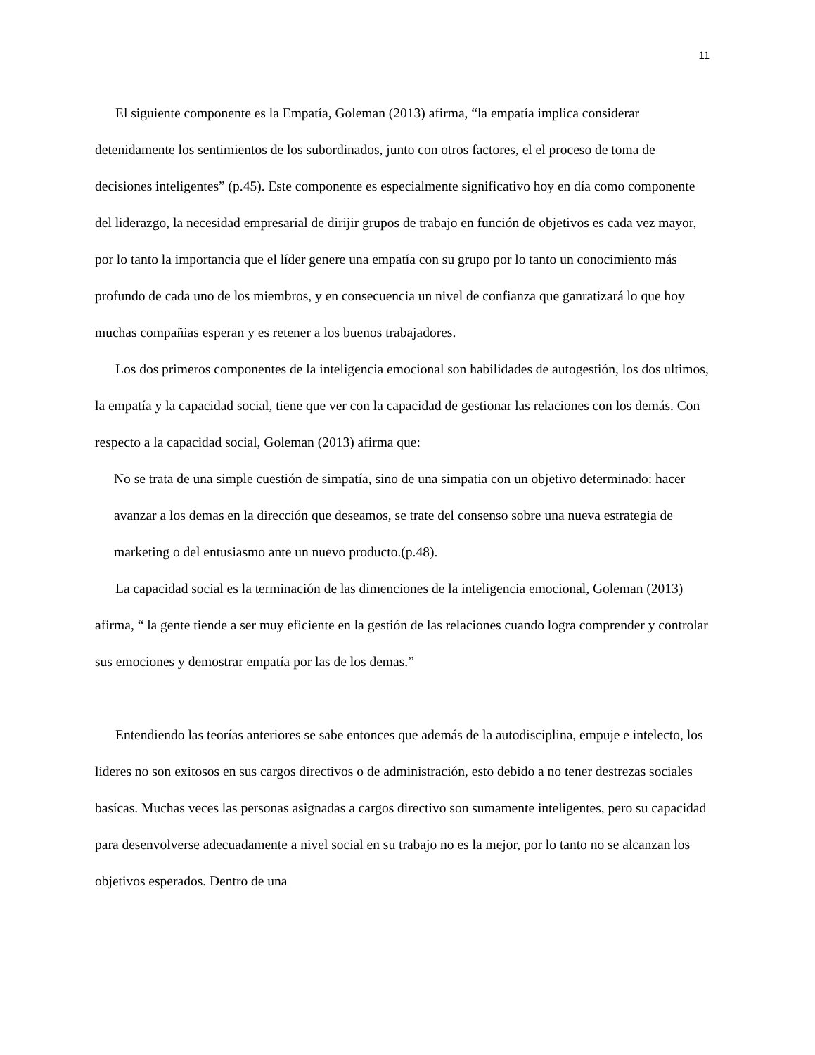11
El siguiente componente es la Empatía, Goleman (2013) afirma, “la empatía implica considerar detenidamente los sentimientos de los subordinados, junto con otros factores, el el proceso de toma de decisiones inteligentes” (p.45). Este componente es especialmente significativo hoy en día como componente del liderazgo, la necesidad empresarial de dirijir grupos de trabajo en función de objetivos es cada vez mayor, por lo tanto la importancia que el líder genere una empatía con su grupo por lo tanto un conocimiento más profundo de cada uno de los miembros, y en consecuencia un nivel de confianza que ganratizará lo que hoy muchas compañias esperan y es retener a los buenos trabajadores.
Los dos primeros componentes de la inteligencia emocional son habilidades de autogestión, los dos ultimos, la empatía y la capacidad social, tiene que ver con la capacidad de gestionar las relaciones con los demás. Con respecto a la capacidad social, Goleman (2013) afirma que:
No se trata de una simple cuestión de simpatía, sino de una simpatia con un objetivo determinado: hacer avanzar a los demas en la dirección que deseamos, se trate del consenso sobre una nueva estrategia de marketing o del entusiasmo ante un nuevo producto.(p.48).
La capacidad social es la terminación de las dimenciones de la inteligencia emocional, Goleman (2013) afirma, “ la gente tiende a ser muy eficiente en la gestión de las relaciones cuando logra comprender y controlar sus emociones y demostrar empatía por las de los demas.”
Entendiendo las teorías anteriores se sabe entonces que además de la autodisciplina, empuje e intelecto, los lideres no son exitosos en sus cargos directivos o de administración, esto debido a no tener destrezas sociales basícas. Muchas veces las personas asignadas a cargos directivo son sumamente inteligentes, pero su capacidad para desenvolverse adecuadamente a nivel social en su trabajo no es la mejor, por lo tanto no se alcanzan los objetivos esperados. Dentro de una